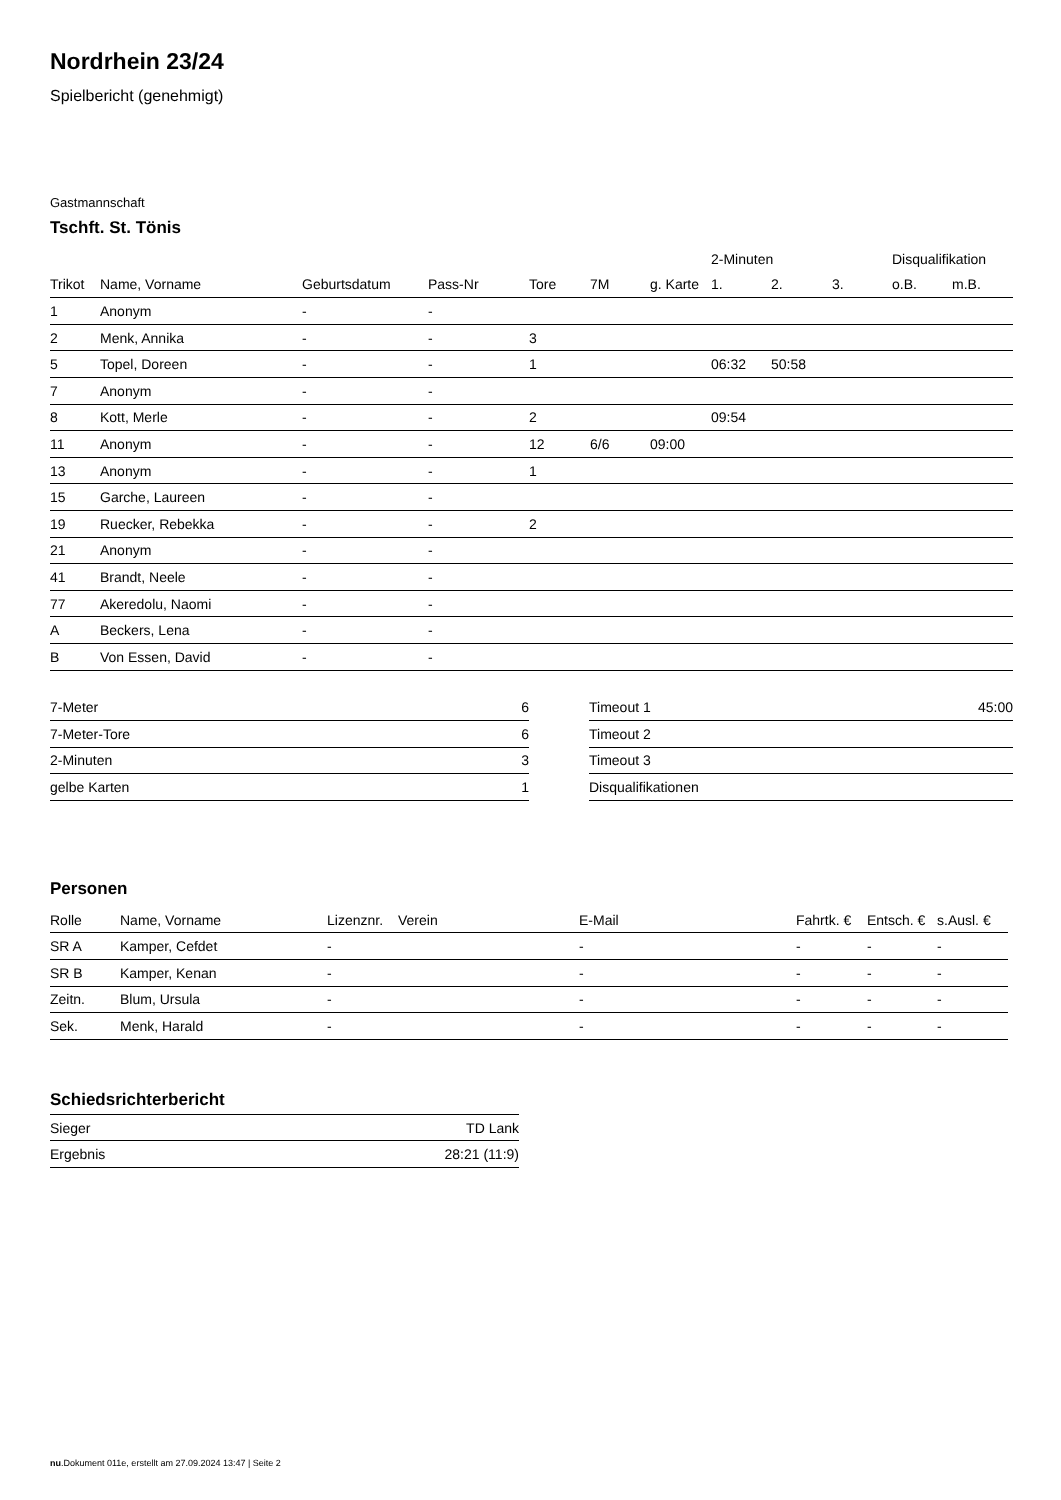Nordrhein 23/24
Spielbericht (genehmigt)
Gastmannschaft
Tschft. St. Tönis
| | | | | | | | 2-Minuten | | | Disqualifikation | |
| --- | --- | --- | --- | --- | --- | --- | --- | --- | --- | --- | --- |
| Trikot | Name, Vorname | Geburtsdatum | Pass-Nr | Tore | 7M | g. Karte | 1. | 2. | 3. | o.B. | m.B. |
| 1 | Anonym | - | - | | | | | | | | |
| 2 | Menk, Annika | - | - | 3 | | | | | | | |
| 5 | Topel, Doreen | - | - | 1 | | | 06:32 | 50:58 | | | |
| 7 | Anonym | - | - | | | | | | | | |
| 8 | Kott, Merle | - | - | 2 | | | 09:54 | | | | |
| 11 | Anonym | - | - | 12 | 6/6 | 09:00 | | | | | |
| 13 | Anonym | - | - | 1 | | | | | | | |
| 15 | Garche, Laureen | - | - | | | | | | | | |
| 19 | Ruecker, Rebekka | - | - | 2 | | | | | | | |
| 21 | Anonym | - | - | | | | | | | | |
| 41 | Brandt, Neele | - | - | | | | | | | | |
| 77 | Akeredolu, Naomi | - | - | | | | | | | | |
| A | Beckers, Lena | - | - | | | | | | | | |
| B | Von Essen, David | - | - | | | | | | | | |
| 7-Meter | 6 |
| 7-Meter-Tore | 6 |
| 2-Minuten | 3 |
| gelbe Karten | 1 |
| Timeout 1 | 45:00 |
| Timeout 2 | |
| Timeout 3 | |
| Disqualifikationen | |
Personen
| Rolle | Name, Vorname | Lizenznr. | Verein | E-Mail | Fahrtk. € | Entsch. € | s.Ausl. € |
| --- | --- | --- | --- | --- | --- | --- | --- |
| SR A | Kamper, Cefdet | - | | - | - | - | - |
| SR B | Kamper, Kenan | - | | - | - | - | - |
| Zeitn. | Blum, Ursula | - | | - | - | - | - |
| Sek. | Menk, Harald | - | | - | - | - | - |
Schiedsrichterbericht
| Sieger | TD Lank |
| Ergebnis | 28:21 (11:9) |
nu.Dokument 011e, erstellt am 27.09.2024 13:47 | Seite 2